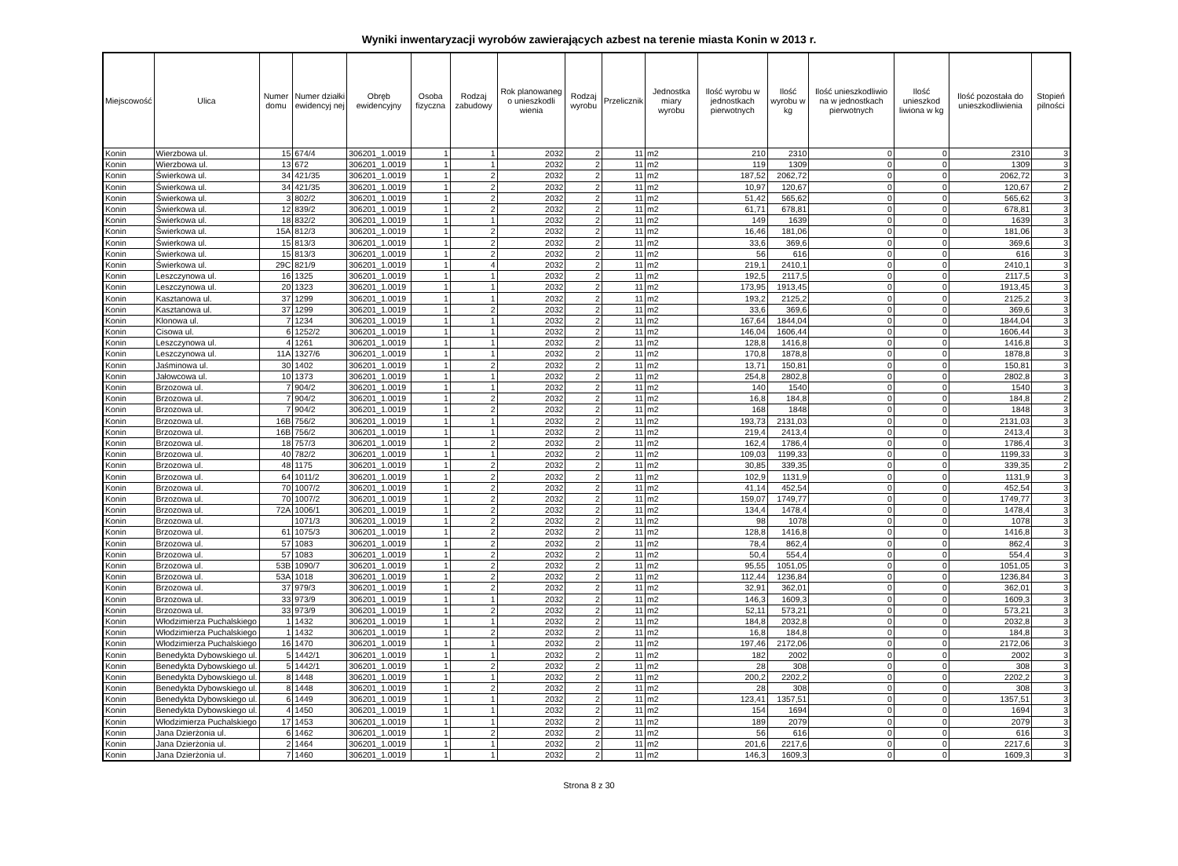Wyniki inwentaryzacji wyrobów zawierających azbest na terenie miasta Konin w 2013 r.
| Miejscowość | Ulica | Numer domu | Numer działki ewidencyj nej | Obręb ewidencyjny | Osoba fizyczna | Rodzaj zabudowy | Rok planowaneg o unieszkodli wienia | Rodzaj wyrobu | Przelicznik | Jednostka miary wyrobu | Ilość wyrobu w jednostkach pierwotnych | Ilość wyrobu w kg | Ilość unieszkodliwio na w jednostkach pierwotnych | Ilość unieszkod liwiona w kg | Ilość pozostała do unieszkodliwienia | Stopień pilności |
| --- | --- | --- | --- | --- | --- | --- | --- | --- | --- | --- | --- | --- | --- | --- | --- | --- |
| Konin | Wierzbowa ul. | 15 | 674/4 | 306201_1.0019 | 1 | 1 | 2032 | 2 | 11 | m2 | 210 | 2310 | 0 | 0 | 2310 | 3 |
| Konin | Wierzbowa ul. | 13 | 672 | 306201_1.0019 | 1 | 1 | 2032 | 2 | 11 | m2 | 119 | 1309 | 0 | 0 | 1309 | 3 |
| Konin | Świerkowa ul. | 34 | 421/35 | 306201_1.0019 | 1 | 2 | 2032 | 2 | 11 | m2 | 187,52 | 2062,72 | 0 | 0 | 2062,72 | 3 |
| Konin | Świerkowa ul. | 34 | 421/35 | 306201_1.0019 | 1 | 2 | 2032 | 2 | 11 | m2 | 10,97 | 120,67 | 0 | 0 | 120,67 | 2 |
| Konin | Świerkowa ul. | 3 | 802/2 | 306201_1.0019 | 1 | 2 | 2032 | 2 | 11 | m2 | 51,42 | 565,62 | 0 | 0 | 565,62 | 3 |
| Konin | Świerkowa ul. | 12 | 839/2 | 306201_1.0019 | 1 | 2 | 2032 | 2 | 11 | m2 | 61,71 | 678,81 | 0 | 0 | 678,81 | 3 |
| Konin | Świerkowa ul. | 18 | 832/2 | 306201_1.0019 | 1 | 1 | 2032 | 2 | 11 | m2 | 149 | 1639 | 0 | 0 | 1639 | 3 |
| Konin | Świerkowa ul. | 15A | 812/3 | 306201_1.0019 | 1 | 2 | 2032 | 2 | 11 | m2 | 16,46 | 181,06 | 0 | 0 | 181,06 | 3 |
| Konin | Świerkowa ul. | 15 | 813/3 | 306201_1.0019 | 1 | 2 | 2032 | 2 | 11 | m2 | 33,6 | 369,6 | 0 | 0 | 369,6 | 3 |
| Konin | Świerkowa ul. | 15 | 813/3 | 306201_1.0019 | 1 | 2 | 2032 | 2 | 11 | m2 | 56 | 616 | 0 | 0 | 616 | 3 |
| Konin | Świerkowa ul. | 29C | 821/9 | 306201_1.0019 | 1 | 4 | 2032 | 2 | 11 | m2 | 219,1 | 2410,1 | 0 | 0 | 2410,1 | 3 |
| Konin | Leszczynowa ul. | 16 | 1325 | 306201_1.0019 | 1 | 1 | 2032 | 2 | 11 | m2 | 192,5 | 2117,5 | 0 | 0 | 2117,5 | 3 |
| Konin | Leszczynowa ul. | 20 | 1323 | 306201_1.0019 | 1 | 1 | 2032 | 2 | 11 | m2 | 173,95 | 1913,45 | 0 | 0 | 1913,45 | 3 |
| Konin | Kasztanowa ul. | 37 | 1299 | 306201_1.0019 | 1 | 1 | 2032 | 2 | 11 | m2 | 193,2 | 2125,2 | 0 | 0 | 2125,2 | 3 |
| Konin | Kasztanowa ul. | 37 | 1299 | 306201_1.0019 | 1 | 2 | 2032 | 2 | 11 | m2 | 33,6 | 369,6 | 0 | 0 | 369,6 | 3 |
| Konin | Klonowa ul. | 7 | 1234 | 306201_1.0019 | 1 | 1 | 2032 | 2 | 11 | m2 | 167,64 | 1844,04 | 0 | 0 | 1844,04 | 3 |
| Konin | Cisowa ul. | 6 | 1252/2 | 306201_1.0019 | 1 | 1 | 2032 | 2 | 11 | m2 | 146,04 | 1606,44 | 0 | 0 | 1606,44 | 3 |
| Konin | Leszczynowa ul. | 4 | 1261 | 306201_1.0019 | 1 | 1 | 2032 | 2 | 11 | m2 | 128,8 | 1416,8 | 0 | 0 | 1416,8 | 3 |
| Konin | Leszczynowa ul. | 11A | 1327/6 | 306201_1.0019 | 1 | 1 | 2032 | 2 | 11 | m2 | 170,8 | 1878,8 | 0 | 0 | 1878,8 | 3 |
| Konin | Jaśminowa ul. | 30 | 1402 | 306201_1.0019 | 1 | 2 | 2032 | 2 | 11 | m2 | 13,71 | 150,81 | 0 | 0 | 150,81 | 3 |
| Konin | Jałowcowa ul. | 10 | 1373 | 306201_1.0019 | 1 | 1 | 2032 | 2 | 11 | m2 | 254,8 | 2802,8 | 0 | 0 | 2802,8 | 3 |
| Konin | Brzozowa ul. | 7 | 904/2 | 306201_1.0019 | 1 | 1 | 2032 | 2 | 11 | m2 | 140 | 1540 | 0 | 0 | 1540 | 3 |
| Konin | Brzozowa ul. | 7 | 904/2 | 306201_1.0019 | 1 | 2 | 2032 | 2 | 11 | m2 | 16,8 | 184,8 | 0 | 0 | 184,8 | 2 |
| Konin | Brzozowa ul. | 7 | 904/2 | 306201_1.0019 | 1 | 2 | 2032 | 2 | 11 | m2 | 168 | 1848 | 0 | 0 | 1848 | 3 |
| Konin | Brzozowa ul. | 16B | 756/2 | 306201_1.0019 | 1 | 1 | 2032 | 2 | 11 | m2 | 193,73 | 2131,03 | 0 | 0 | 2131,03 | 3 |
| Konin | Brzozowa ul. | 16B | 756/2 | 306201_1.0019 | 1 | 1 | 2032 | 2 | 11 | m2 | 219,4 | 2413,4 | 0 | 0 | 2413,4 | 3 |
| Konin | Brzozowa ul. | 18 | 757/3 | 306201_1.0019 | 1 | 2 | 2032 | 2 | 11 | m2 | 162,4 | 1786,4 | 0 | 0 | 1786,4 | 3 |
| Konin | Brzozowa ul. | 40 | 782/2 | 306201_1.0019 | 1 | 1 | 2032 | 2 | 11 | m2 | 109,03 | 1199,33 | 0 | 0 | 1199,33 | 3 |
| Konin | Brzozowa ul. | 48 | 1175 | 306201_1.0019 | 1 | 2 | 2032 | 2 | 11 | m2 | 30,85 | 339,35 | 0 | 0 | 339,35 | 2 |
| Konin | Brzozowa ul. | 64 | 1011/2 | 306201_1.0019 | 1 | 2 | 2032 | 2 | 11 | m2 | 102,9 | 1131,9 | 0 | 0 | 1131,9 | 3 |
| Konin | Brzozowa ul. | 70 | 1007/2 | 306201_1.0019 | 1 | 2 | 2032 | 2 | 11 | m2 | 41,14 | 452,54 | 0 | 0 | 452,54 | 3 |
| Konin | Brzozowa ul. | 70 | 1007/2 | 306201_1.0019 | 1 | 2 | 2032 | 2 | 11 | m2 | 159,07 | 1749,77 | 0 | 0 | 1749,77 | 3 |
| Konin | Brzozowa ul. | 72A | 1006/1 | 306201_1.0019 | 1 | 2 | 2032 | 2 | 11 | m2 | 134,4 | 1478,4 | 0 | 0 | 1478,4 | 3 |
| Konin | Brzozowa ul. | | 1071/3 | 306201_1.0019 | 1 | 2 | 2032 | 2 | 11 | m2 | 98 | 1078 | 0 | 0 | 1078 | 3 |
| Konin | Brzozowa ul. | 61 | 1075/3 | 306201_1.0019 | 1 | 2 | 2032 | 2 | 11 | m2 | 128,8 | 1416,8 | 0 | 0 | 1416,8 | 3 |
| Konin | Brzozowa ul. | 57 | 1083 | 306201_1.0019 | 1 | 2 | 2032 | 2 | 11 | m2 | 78,4 | 862,4 | 0 | 0 | 862,4 | 3 |
| Konin | Brzozowa ul. | 57 | 1083 | 306201_1.0019 | 1 | 2 | 2032 | 2 | 11 | m2 | 50,4 | 554,4 | 0 | 0 | 554,4 | 3 |
| Konin | Brzozowa ul. | 53B | 1090/7 | 306201_1.0019 | 1 | 2 | 2032 | 2 | 11 | m2 | 95,55 | 1051,05 | 0 | 0 | 1051,05 | 3 |
| Konin | Brzozowa ul. | 53A | 1018 | 306201_1.0019 | 1 | 2 | 2032 | 2 | 11 | m2 | 112,44 | 1236,84 | 0 | 0 | 1236,84 | 3 |
| Konin | Brzozowa ul. | 37 | 979/3 | 306201_1.0019 | 1 | 2 | 2032 | 2 | 11 | m2 | 32,91 | 362,01 | 0 | 0 | 362,01 | 3 |
| Konin | Brzozowa ul. | 33 | 973/9 | 306201_1.0019 | 1 | 1 | 2032 | 2 | 11 | m2 | 146,3 | 1609,3 | 0 | 0 | 1609,3 | 3 |
| Konin | Brzozowa ul. | 33 | 973/9 | 306201_1.0019 | 1 | 2 | 2032 | 2 | 11 | m2 | 52,11 | 573,21 | 0 | 0 | 573,21 | 3 |
| Konin | Włodzimierza Puchalskiego | 1 | 1432 | 306201_1.0019 | 1 | 1 | 2032 | 2 | 11 | m2 | 184,8 | 2032,8 | 0 | 0 | 2032,8 | 3 |
| Konin | Włodzimierza Puchalskiego | 1 | 1432 | 306201_1.0019 | 1 | 2 | 2032 | 2 | 11 | m2 | 16,8 | 184,8 | 0 | 0 | 184,8 | 3 |
| Konin | Włodzimierza Puchalskiego | 16 | 1470 | 306201_1.0019 | 1 | 1 | 2032 | 2 | 11 | m2 | 197,46 | 2172,06 | 0 | 0 | 2172,06 | 3 |
| Konin | Benedykta Dybowskiego ul. | 5 | 1442/1 | 306201_1.0019 | 1 | 1 | 2032 | 2 | 11 | m2 | 182 | 2002 | 0 | 0 | 2002 | 3 |
| Konin | Benedykta Dybowskiego ul. | 5 | 1442/1 | 306201_1.0019 | 1 | 2 | 2032 | 2 | 11 | m2 | 28 | 308 | 0 | 0 | 308 | 3 |
| Konin | Benedykta Dybowskiego ul. | 8 | 1448 | 306201_1.0019 | 1 | 1 | 2032 | 2 | 11 | m2 | 200,2 | 2202,2 | 0 | 0 | 2202,2 | 3 |
| Konin | Benedykta Dybowskiego ul. | 8 | 1448 | 306201_1.0019 | 1 | 2 | 2032 | 2 | 11 | m2 | 28 | 308 | 0 | 0 | 308 | 3 |
| Konin | Benedykta Dybowskiego ul. | 6 | 1449 | 306201_1.0019 | 1 | 1 | 2032 | 2 | 11 | m2 | 123,41 | 1357,51 | 0 | 0 | 1357,51 | 3 |
| Konin | Benedykta Dybowskiego ul. | 4 | 1450 | 306201_1.0019 | 1 | 1 | 2032 | 2 | 11 | m2 | 154 | 1694 | 0 | 0 | 1694 | 3 |
| Konin | Włodzimierza Puchalskiego | 17 | 1453 | 306201_1.0019 | 1 | 1 | 2032 | 2 | 11 | m2 | 189 | 2079 | 0 | 0 | 2079 | 3 |
| Konin | Jana Dzierżonia ul. | 6 | 1462 | 306201_1.0019 | 1 | 2 | 2032 | 2 | 11 | m2 | 56 | 616 | 0 | 0 | 616 | 3 |
| Konin | Jana Dzierżonia ul. | 2 | 1464 | 306201_1.0019 | 1 | 1 | 2032 | 2 | 11 | m2 | 201,6 | 2217,6 | 0 | 0 | 2217,6 | 3 |
| Konin | Jana Dzierżonia ul. | 7 | 1460 | 306201_1.0019 | 1 | 1 | 2032 | 2 | 11 | m2 | 146,3 | 1609,3 | 0 | 0 | 1609,3 | 3 |
Strona 8 z 30